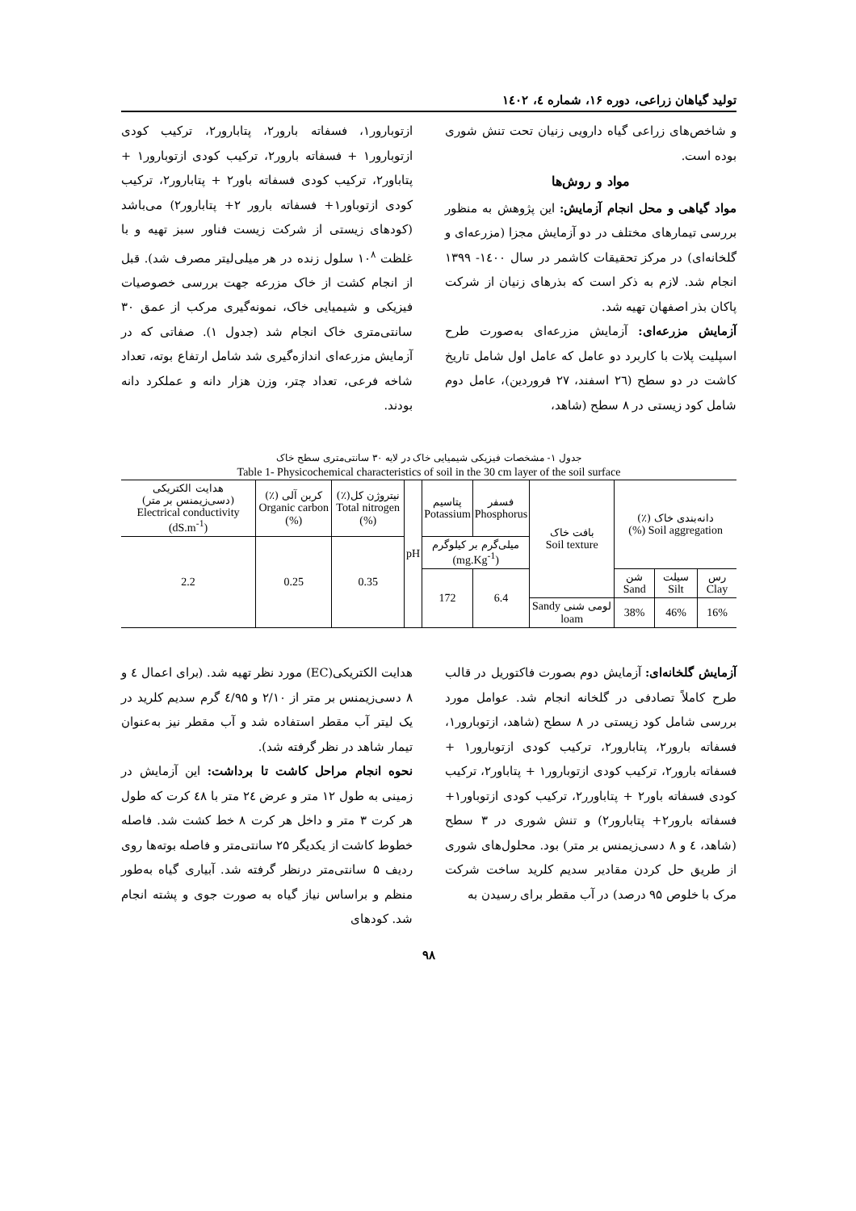تولید گیاهان زراعی، دوره ۱۶، شماره ٤، ۱٤۰۲
و شاخص‌های زراعی گیاه دارویی زنیان تحت تنش شوری بوده است.
مواد و روش‌ها
مواد گیاهی و محل انجام آزمایش: این پژوهش به منظور بررسی تیمارهای مختلف در دو آزمایش مجزا (مزرعه‌ای و گلخانه‌ای) در مرکز تحقیقات کاشمر در سال ۱٤۰۰- ۱۳۹۹ انجام شد. لازم به ذکر است که بذرهای زنیان از شرکت پاکان بذر اصفهان تهیه شد.
آزمایش مزرعه‌ای: آزمایش مزرعه‌ای به‌صورت طرح اسپلیت پلات با کاربرد دو عامل که عامل اول شامل تاریخ کاشت در دو سطح (۲٦ اسفند، ۲۷ فروردین)، عامل دوم شامل کود زیستی در ۸ سطح (شاهد،
ازتوبارور۱، فسفاته بارور۲، پتابارور۲، ترکیب کودی ازتوبارور۱ + فسفاته بارور۲، ترکیب کودی ازتوبارور۱ + پتاباور۲، ترکیب کودی فسفاته باور۲ + پتابارور۲، ترکیب کودی ازتوباور۱+ فسفاته بارور ۲+ پتابارور۲) می‌باشد (کودهای زیستی از شرکت زیست فناور سبز تهیه و با غلظت ۱۰<sup>۸</sup> سلول زنده در هر میلی‌لیتر مصرف شد). قبل از انجام کشت از خاک مزرعه جهت بررسی خصوصیات فیزیکی و شیمیایی خاک، نمونه‌گیری مرکب از عمق ۳۰ سانتی‌متری خاک انجام شد (جدول ۱). صفاتی که در آزمایش مزرعه‌ای اندازه‌گیری شد شامل ارتفاع بوته، تعداد شاخه فرعی، تعداد چتر، وزن هزار دانه و عملکرد دانه بودند.
جدول ۱- مشخصات فیزیکی شیمیایی خاک در لایه ۳۰ سانتی‌متری سطح خاک
Table 1- Physicochemical characteristics of soil in the 30 cm layer of the soil surface
| دانه‌بندی خاک (٪) Soil aggregation (%) | | | بافت خاک Soil texture | فسفر Phosphorus | پتاسیم Potassium | pH | نیتروژن کل(٪) Total nitrogen (%) | کربن آلی (٪) Organic carbon (%) | هدایت الکتریکی (دسی‌زیمنس بر متر) Electrical conductivity (dS.m<sup>-1</sup>) |
| --- | --- | --- | --- | --- | --- | --- | --- | --- | --- |
| | | | | میلی‌گرم بر کیلوگرم (mg.Kg<sup>-1</sup>) | | | 0.35 | 0.25 | 2.2 |
| رس Clay | سیلت Silt | شن Sand | | 6.4 | 172 | | | | |
| 16% | 46% | 38% | لومی شنی Sandy loam | | | | | | |
آزمایش گلخانه‌ای: آزمایش دوم بصورت فاکتوریل در قالب طرح کاملاً تصادفی در گلخانه انجام شد. عوامل مورد بررسی شامل کود زیستی در ۸ سطح (شاهد، ازتوبارور۱، فسفاته بارور۲، پتابارور۲، ترکیب کودی ازتوبارور۱ + فسفاته بارور۲، ترکیب کودی ازتوبارور۱ + پتاباور۲، ترکیب کودی فسفاته باور۲ + پتاباورر۲، ترکیب کودی ازتوباور۱+ فسفاته بارور۲+ پتابارور۲) و تنش شوری در ۳ سطح (شاهد، ٤ و ۸ دسی‌زیمنس بر متر) بود. محلول‌های شوری از طریق حل کردن مقادیر سدیم کلرید ساخت شرکت مرک با خلوص ۹۵ درصد) در آب مقطر برای رسیدن به
هدایت الکتریکی(EC) مورد نظر تهیه شد. (برای اعمال ٤ و ۸ دسی‌زیمنس بر متر از ۲/۱۰ و ٤/۹۵ گرم سدیم کلرید در یک لیتر آب مقطر استفاده شد و آب مقطر نیز به‌عنوان تیمار شاهد در نظر گرفته شد).
نحوه انجام مراحل کاشت تا برداشت: این آزمایش در زمینی به طول ۱۲ متر و عرض ۲٤ متر با ٤۸ کرت که طول هر کرت ۳ متر و داخل هر کرت ۸ خط کشت شد. فاصله خطوط کاشت از یکدیگر ۲۵ سانتی‌متر و فاصله بوته‌ها روی ردیف ۵ سانتی‌متر درنظر گرفته شد. آبیاری گیاه به‌طور منظم و براساس نیاز گیاه به صورت جوی و پشته انجام شد. کودهای
۹۸